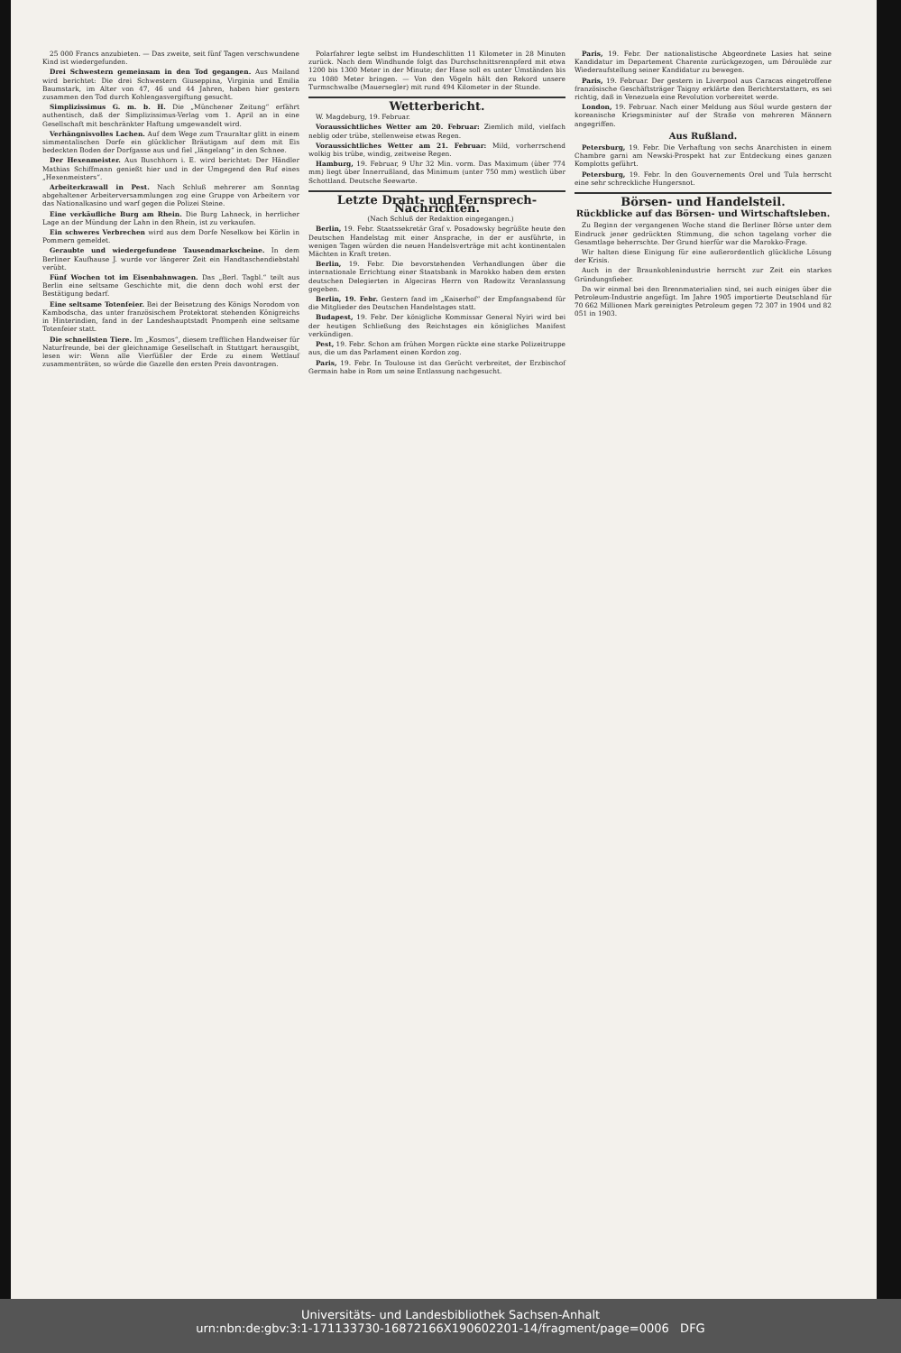25 000 Francs anzubieten. — Das zweite, seit fünf Tagen verschwundene Kind ist wiedergefunden.
Drei Schwestern gemeinsam in den Tod gegangen. Aus Mailand wird berichtet: Die drei Schwestern Giuseppina, Virginia und Emilia Baumstark, im Alter von 47, 46 und 44 Jahren, haben hier gestern zusammen den Tod durch Kohlengasvergiftung gesucht.
Simplizissimus G. m. b. H. Die „Münchener Zeitung“ erfährt authentisch, daß der Simplizissimus-Verlag vom 1. April an in eine Gesellschaft mit beschränkter Haftung umgewandelt wird.
Verhängnisvolles Lachen. Auf dem Wege zum Trauraltar glitt in einem simmentalischen Dorfe ein glücklicher Bräutigam auf dem mit Eis bedeckten Boden der Dorfgasse aus und fiel „längelang“ in den Schnee.
Der Hexenmeister. Aus Buschhorn i. E. wird berichtet: Der Händler Mathias Schiffmann genießt hier und in der Umgegend den Ruf eines „Hexenmeisters“.
Arbeiterkrawall in Pest. Nach Schluß mehrerer am Sonntag abgehaltener Arbeiterversammlungen zog eine Gruppe von Arbeitern vor das Nationalkasino und warf gegen die Polizei Steine.
Eine verkäufliche Burg am Rhein. Die Burg Lahneck, in herrlicher Lage an der Mündung der Lahn in den Rhein, ist zu verkaufen.
Ein schweres Verbrechen wird aus dem Dorfe Neselkow bei Körlin in Pommern gemeldet.
Geraubte und wiedergefundene Tausendmarkscheine. In dem Berliner Kaufhause J. wurde vor längerer Zeit ein Handtaschendiebstahl verübt.
Fünf Wochen tot im Eisenbahnwagen. Das „Berl. Tagbl.“ teilt aus Berlin eine seltsame Geschichte mit, die denn doch wohl erst der Bestätigung bedarf.
Eine seltsame Totenfeier. Bei der Beisetzung des Königs Norodom von Kambodscha, das unter französischem Protektorat stehenden Königreichs in Hinterindien, fand in der Landeshauptstadt Pnompenh eine seltsame Totenfeier statt.
Die schnellsten Tiere. Im „Kosmos“, diesem trefflichen Handweiser für Naturfreunde, bei der gleichnamige Gesellschaft in Stuttgart herausgibt, lesen wir: Wenn alle Vierfüßler der Erde zu einem Wettlauf zusammenträten, so würde die Gazelle den ersten Preis davontragen.
Polarfahrer legte selbst im Hundeschlitten 11 Kilometer in 28 Minuten zurück. Nach dem Windhunde folgt das Durchschnittsrennpferd mit etwa 1200 bis 1300 Meter in der Minute; der Hase soll es unter Umständen bis zu 1080 Meter bringen. — Von den Vögeln hält den Rekord unsere Turmschwalbe (Mauersegler) mit rund 494 Kilometer in der Stunde.
Wetterbericht.
W. Magdeburg, 19. Februar.
Voraussichtliches Wetter am 20. Februar: Ziemlich mild, vielfach neblig oder trübe, stellenweise etwas Regen.
Voraussichtliches Wetter am 21. Februar: Mild, vorherrschend wolkig bis trübe, windig, zeitweise Regen.
Hamburg, 19. Februar, 9 Uhr 32 Min. vorm. Das Maximum (über 774 mm) liegt über Innerrußland, das Minimum (unter 750 mm) westlich über Schottland. Deutsche Seewarte.
Letzte Draht- und Fernsprech-Nachrichten.
(Nach Schluß der Redaktion eingegangen.)
Berlin, 19. Febr. Staatssekretär Graf v. Posadowsky begrüßte heute den Deutschen Handelstag mit einer Ansprache, in der er ausführte, in wenigen Tagen würden die neuen Handelsverträge mit acht kontinentalen Mächten in Kraft treten.
Berlin, 19. Febr. Die bevorstehenden Verhandlungen über die internationale Errichtung einer Staatsbank in Marokko haben dem ersten deutschen Delegierten in Algeciras Herrn von Radowitz Veranlassung gegeben.
Berlin, 19. Febr. Gestern fand im „Kaiserhof“ der Empfangsabend für die Mitglieder des Deutschen Handelstages statt.
Budapest, 19. Febr. Der königliche Kommissar General Nyiri wird bei der heutigen Schließung des Reichstages ein königliches Manifest verkündigen.
Pest, 19. Febr. Schon am frühen Morgen rückte eine starke Polizeitruppe aus, die um das Parlament einen Kordon zog.
Paris, 19. Febr. In Toulouse ist das Gerücht verbreitet, der Erzbischof Germain habe in Rom um seine Entlassung nachgesucht.
Paris, 19. Febr. Der nationalistische Abgeordnete Lasies hat seine Kandidatur im Departement Charente zurückgezogen, um Déroulède zur Wiederaufstellung seiner Kandidatur zu bewegen.
Paris, 19. Februar. Der gestern in Liverpool aus Caracas eingetroffene französische Geschäftsträger Taigny erklärte den Berichterstattern, es sei richtig, daß in Venezuela eine Revolution vorbereitet werde.
London, 19. Februar. Nach einer Meldung aus Söul wurde gestern der koreanische Kriegsminister auf der Straße von mehreren Männern angegriffen.
Aus Rußland.
Petersburg, 19. Febr. Die Verhaftung von sechs Anarchisten in einem Chambre garni am Newski-Prospekt hat zur Entdeckung eines ganzen Komplotts geführt.
Petersburg, 19. Febr. In den Gouvernements Orel und Tula herrscht eine sehr schreckliche Hungersnot.
Börsen- und Handelsteil.
Rückblicke auf das Börsen- und Wirtschaftsleben.
Zu Beginn der vergangenen Woche stand die Berliner Börse unter dem Eindruck jener gedrückten Stimmung, die schon tagelang vorher die Gesamtlage beherrschte. Der Grund hierfür war die Marokko-Frage.
Wir halten diese Einigung für eine außerordentlich glückliche Lösung der Krisis.
Auch in der Braunkohlenindustrie herrscht zur Zeit ein starkes Gründungsfieber.
Da wir einmal bei den Brennmaterialien sind, sei auch einiges über die Petroleum-Industrie angefügt. Im Jahre 1905 importierte Deutschland für 70 662 Millionen Mark gereinigtes Petroleum gegen 72 307 in 1904 und 82 051 in 1903.
Universitäts- und Landesbibliothek Sachsen-Anhalt
urn:nbn:de:gbv:3:1-171133730-16872166X190602201-14/fragment/page=0006 DFG